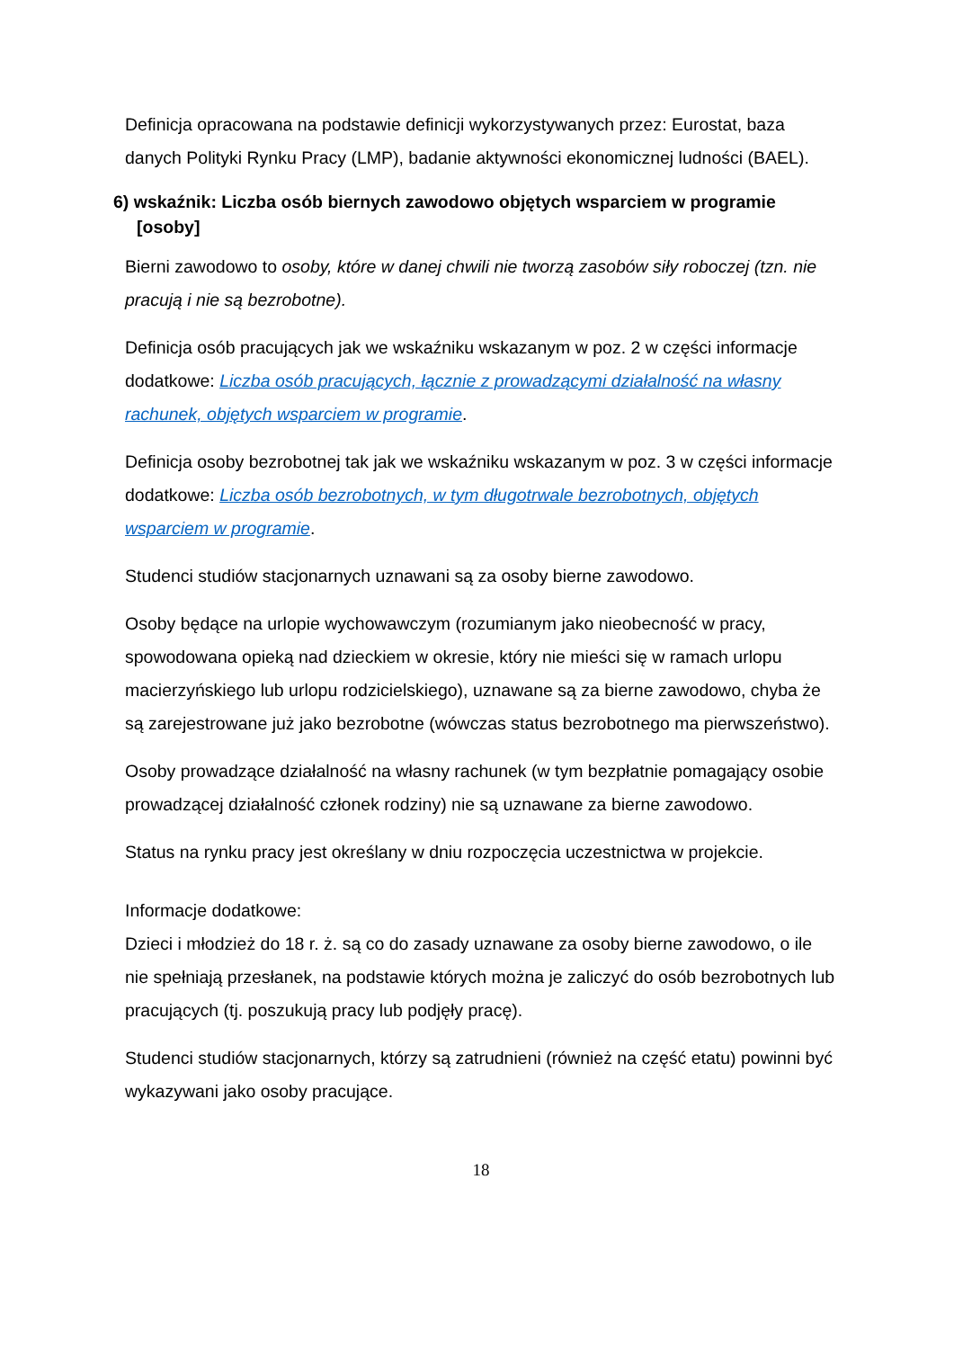Definicja opracowana na podstawie definicji wykorzystywanych przez: Eurostat, baza danych Polityki Rynku Pracy (LMP), badanie aktywności ekonomicznej ludności (BAEL).
6) wskaźnik: Liczba osób biernych zawodowo objętych wsparciem w programie [osoby]
Bierni zawodowo to osoby, które w danej chwili nie tworzą zasobów siły roboczej (tzn. nie pracują i nie są bezrobotne).
Definicja osób pracujących jak we wskaźniku wskazanym w poz. 2 w części informacje dodatkowe: Liczba osób pracujących, łącznie z prowadzącymi działalność na własny rachunek, objętych wsparciem w programie.
Definicja osoby bezrobotnej tak jak we wskaźniku wskazanym w poz. 3 w części informacje dodatkowe: Liczba osób bezrobotnych, w tym długotrwale bezrobotnych, objętych wsparciem w programie.
Studenci studiów stacjonarnych uznawani są za osoby bierne zawodowo.
Osoby będące na urlopie wychowawczym (rozumianym jako nieobecność w pracy, spowodowana opieką nad dzieckiem w okresie, który nie mieści się w ramach urlopu macierzyńskiego lub urlopu rodzicielskiego), uznawane są za bierne zawodowo, chyba że są zarejestrowane już jako bezrobotne (wówczas status bezrobotnego ma pierwszeństwo).
Osoby prowadzące działalność na własny rachunek (w tym bezpłatnie pomagający osobie prowadzącej działalność członek rodziny) nie są uznawane za bierne zawodowo.
Status na rynku pracy jest określany w dniu rozpoczęcia uczestnictwa w projekcie.
Informacje dodatkowe:
Dzieci i młodzież do 18 r. ż. są co do zasady uznawane za osoby bierne zawodowo, o ile nie spełniają przesłanek, na podstawie których można je zaliczyć do osób bezrobotnych lub pracujących (tj. poszukują pracy lub podjęły pracę).
Studenci studiów stacjonarnych, którzy są zatrudnieni (również na część etatu) powinni być wykazywani jako osoby pracujące.
18